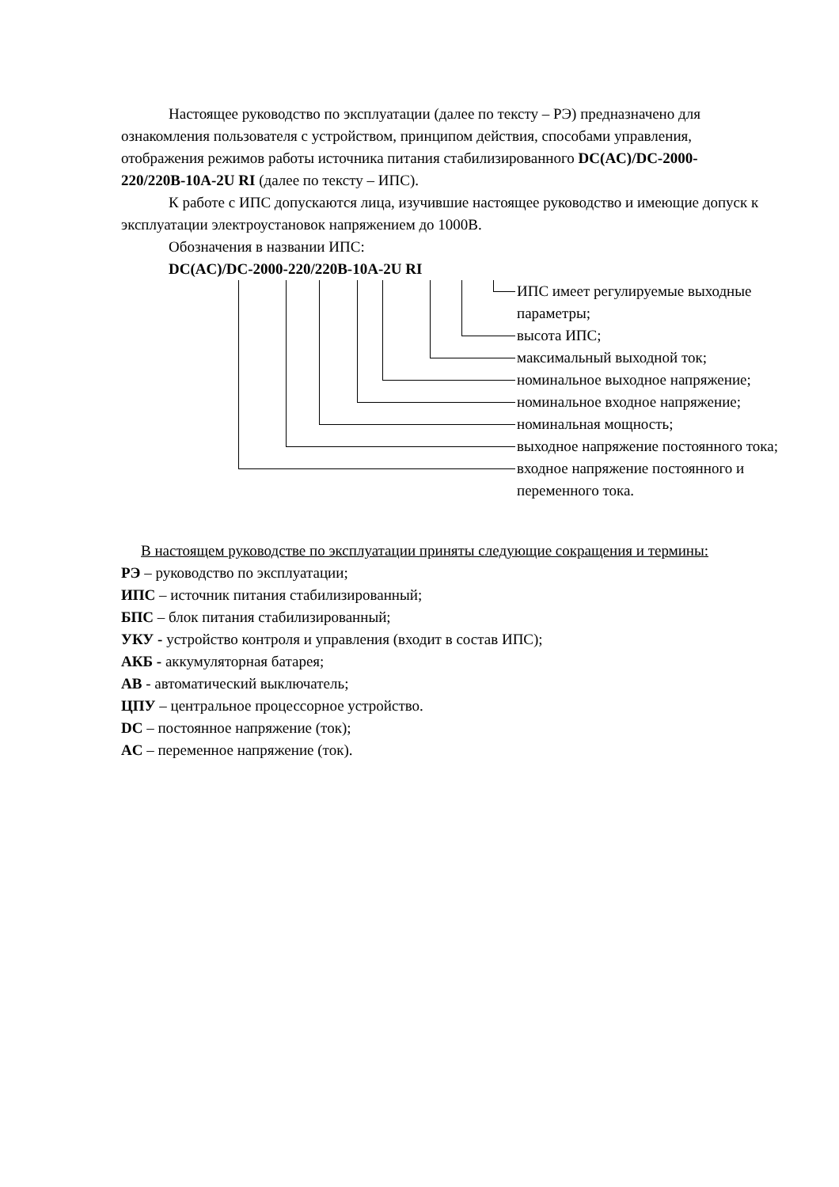Настоящее руководство по эксплуатации (далее по тексту – РЭ) предназначено для ознакомления пользователя с устройством, принципом действия, способами управления, отображения режимов работы источника питания стабилизированного DC(AC)/DC-2000-220/220В-10А-2U RI (далее по тексту – ИПС).
К работе с ИПС допускаются лица, изучившие настоящее руководство и имеющие допуск к эксплуатации электроустановок напряжением до 1000В.
Обозначения в названии ИПС:
DC(AC)/DC-2000-220/220В-10А-2U RI
ИПС имеет регулируемые выходные
параметры;
высота ИПС;
максимальный выходной ток;
номинальное выходное напряжение;
номинальное входное напряжение;
номинальная мощность;
выходное напряжение постоянного тока;
входное напряжение постоянного и
переменного тока.
В настоящем руководстве по эксплуатации приняты следующие сокращения и термины:
РЭ – руководство по эксплуатации;
ИПС – источник питания стабилизированный;
БПС – блок питания стабилизированный;
УКУ - устройство контроля и управления (входит в состав ИПС);
АКБ - аккумуляторная батарея;
АВ - автоматический выключатель;
ЦПУ – центральное процессорное устройство.
DC – постоянное напряжение (ток);
AC – переменное напряжение (ток).